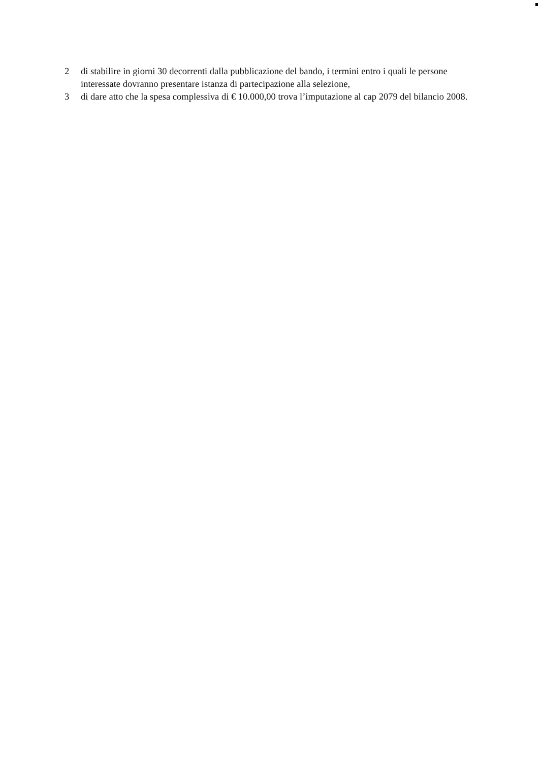2 di stabilire in giorni 30 decorrenti dalla pubblicazione del bando, i termini entro i quali le persone interessate dovranno presentare istanza di partecipazione alla selezione,
3 di dare atto che la spesa complessiva di € 10.000,00 trova l’imputazione al cap 2079 del bilancio 2008.